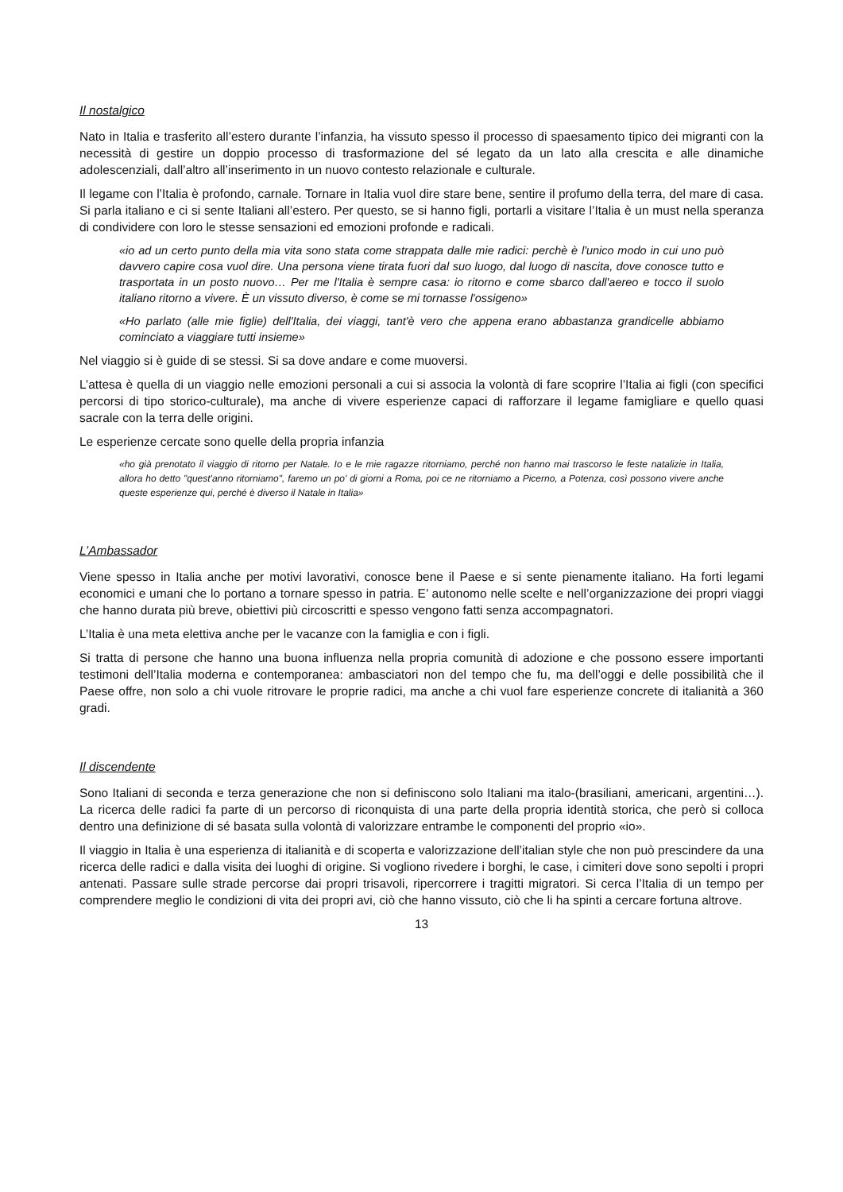Il nostalgico
Nato in Italia e trasferito all’estero durante l’infanzia, ha vissuto spesso il processo di spaesamento tipico dei migranti con la necessità di gestire un doppio processo di trasformazione del sé legato da un lato alla crescita e alle dinamiche adolescenziali, dall’altro all’inserimento in un nuovo contesto relazionale e culturale.
Il legame con l’Italia è profondo, carnale. Tornare in Italia vuol dire stare bene, sentire il profumo della terra, del mare di casa. Si parla italiano e ci si sente Italiani all’estero. Per questo, se si hanno figli, portarli a visitare l’Italia è un must nella speranza di condividere con loro le stesse sensazioni ed emozioni profonde e radicali.
«io ad un certo punto della mia vita sono stata come strappata dalle mie radici: perchè è l'unico modo in cui uno può davvero capire cosa vuol dire. Una persona viene tirata fuori dal suo luogo, dal luogo di nascita, dove conosce tutto e trasportata in un posto nuovo… Per me l'Italia è sempre casa: io ritorno e come sbarco dall'aereo e tocco il suolo italiano ritorno a vivere. È un vissuto diverso, è come se mi tornasse l'ossigeno»
«Ho parlato (alle mie figlie) dell'Italia, dei viaggi, tant'è vero che appena erano abbastanza grandicelle abbiamo cominciato a viaggiare tutti insieme»
Nel viaggio si è guide di se stessi. Si sa dove andare e come muoversi.
L’attesa è quella di un viaggio nelle emozioni personali a cui si associa la volontà di fare scoprire l’Italia ai figli (con specifici percorsi di tipo storico-culturale), ma anche di vivere esperienze capaci di rafforzare il legame famigliare e quello quasi sacrale con la terra delle origini.
Le esperienze cercate sono quelle della propria infanzia
«ho già prenotato il viaggio di ritorno per Natale. Io e le mie ragazze ritorniamo, perché non hanno mai trascorso le feste natalizie in Italia, allora ho detto "quest'anno ritorniamo", faremo un po' di giorni a Roma, poi ce ne ritorniamo a Picerno, a Potenza, così possono vivere anche queste esperienze qui, perché è diverso il Natale in Italia»
L’Ambassador
Viene spesso in Italia anche per motivi lavorativi, conosce bene il Paese e si sente pienamente italiano. Ha forti legami economici e umani che lo portano a tornare spesso in patria. E’ autonomo nelle scelte e nell’organizzazione dei propri viaggi che hanno durata più breve, obiettivi più circoscritti e spesso vengono fatti senza accompagnatori.
L’Italia è una meta elettiva anche per le vacanze con la famiglia e con i figli.
Si tratta di persone che hanno una buona influenza nella propria comunità di adozione e che possono essere importanti testimoni dell’Italia moderna e contemporanea: ambasciatori non del tempo che fu, ma dell’oggi e delle possibilità che il Paese offre, non solo a chi vuole ritrovare le proprie radici, ma anche a chi vuol fare esperienze concrete di italianità a 360 gradi.
Il discendente
Sono Italiani di seconda e terza generazione che non si definiscono solo Italiani ma italo-(brasiliani, americani, argentini…). La ricerca delle radici fa parte di un percorso di riconquista di una parte della propria identità storica, che però si colloca dentro una definizione di sé basata sulla volontà di valorizzare entrambe le componenti del proprio «io».
Il viaggio in Italia è una esperienza di italianità e di scoperta e valorizzazione dell’italian style che non può prescindere da una ricerca delle radici e dalla visita dei luoghi di origine. Si vogliono rivedere i borghi, le case, i cimiteri dove sono sepolti i propri antenati. Passare sulle strade percorse dai propri trisavoli, ripercorrere i tragitti migratori. Si cerca l’Italia di un tempo per comprendere meglio le condizioni di vita dei propri avi, ciò che hanno vissuto, ciò che li ha spinti a cercare fortuna altrove.
13